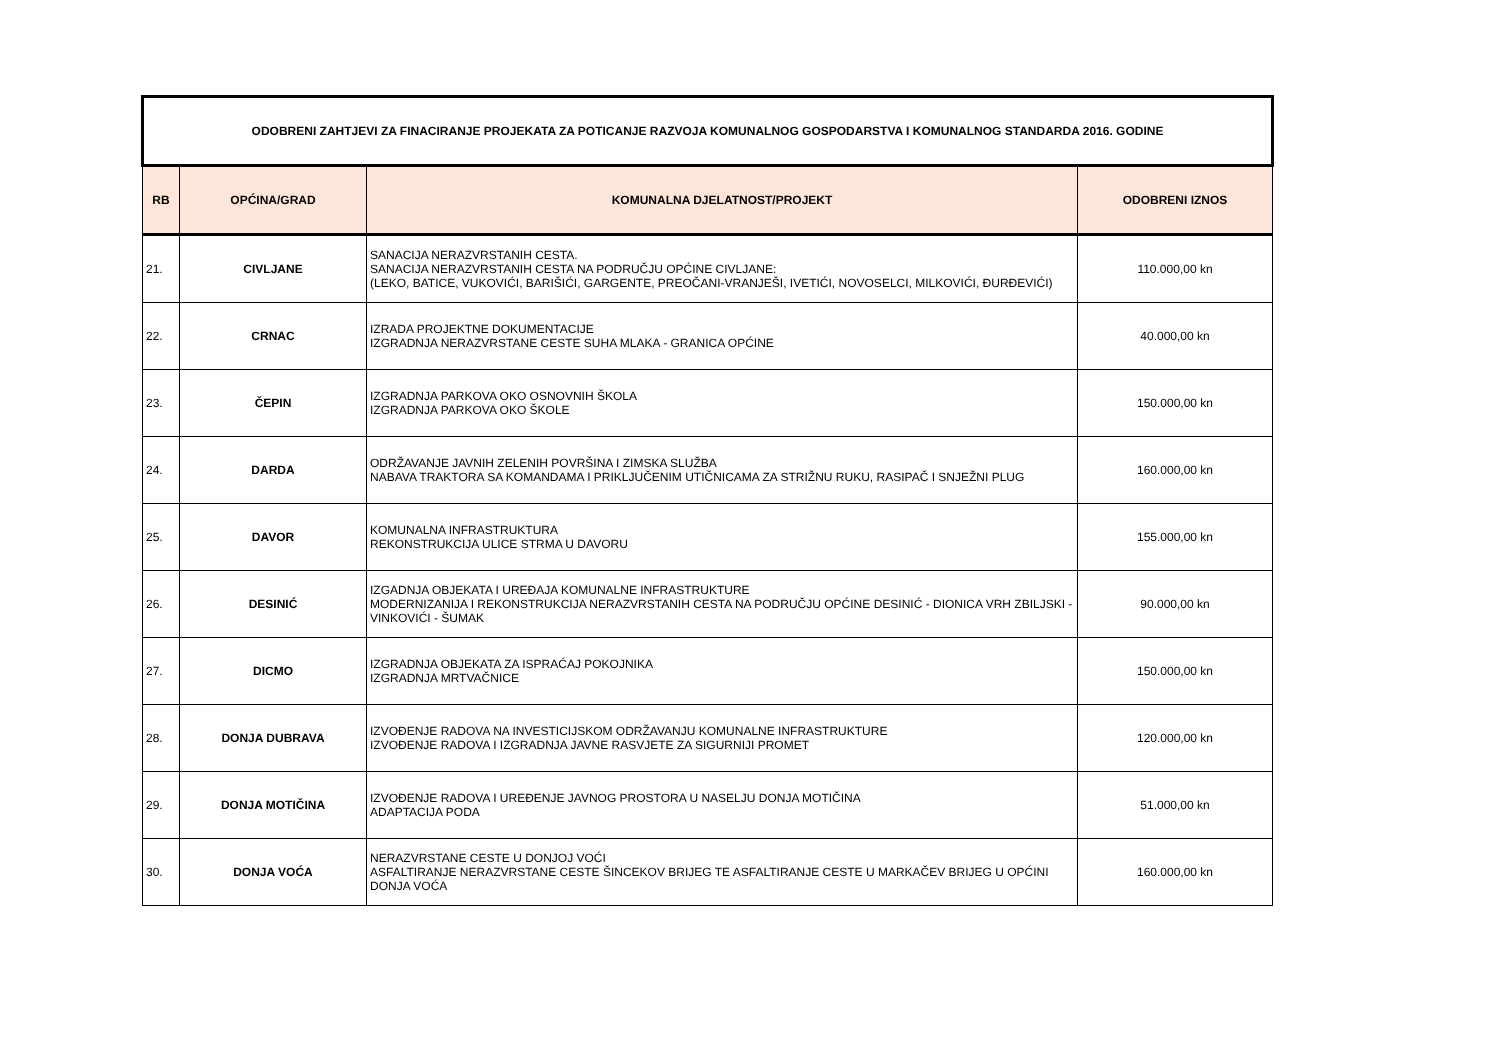| ODOBRENI ZAHTJEVI ZA FINACIRANJE PROJEKATA ZA POTICANJE RAZVOJA KOMUNALNOG GOSPODARSTVA I KOMUNALNOG STANDARDA 2016. GODINE | | | |
| RB | OPĆINA/GRAD | KOMUNALNA DJELATNOST/PROJEKT | ODOBRENI IZNOS |
| 21. | CIVLJANE | SANACIJA NERAZVRSTANIH CESTA. SANACIJA NERAZVRSTANIH CESTA NA PODRUČJU OPĆINE CIVLJANE: (LEKO, BATICE, VUKOVIĆI, BARIŠIĆI, GARGENTE, PREOČANI-VRANJEŠI, IVETIĆI, NOVOSELCI, MILKOVIĆI, ĐURĐEVIĆI) | 110.000,00 kn |
| 22. | CRNAC | IZRADA PROJEKTNE DOKUMENTACIJE IZGRADNJA NERAZVRSTANE CESTE SUHA MLAKA - GRANICA OPĆINE | 40.000,00 kn |
| 23. | ČEPIN | IZGRADNJA PARKOVA OKO OSNOVNIH ŠKOLA IZGRADNJA PARKOVA OKO ŠKOLE | 150.000,00 kn |
| 24. | DARDA | ODRŽAVANJE JAVNIH ZELENIH POVRŠINA I ZIMSKA SLUŽBA NABAVA TRAKTORA SA KOMANDAMA I PRIKLJUČENIM UTIČNICAMA ZA STRIŽNU RUKU, RASIPAČ I SNJEŽNI PLUG | 160.000,00 kn |
| 25. | DAVOR | KOMUNALNA INFRASTRUKTURA REKONSTRUKCIJA ULICE STRMA U DAVORU | 155.000,00 kn |
| 26. | DESINIĆ | IZGADNJA OBJEKATA I UREĐAJA KOMUNALNE INFRASTRUKTURE MODERNIZANIJA I REKONSTRUKCIJA NERAZVRSTANIH CESTA NA PODRUČJU OPĆINE DESINIĆ - DIONICA VRH ZBILJSKI - VINKOVIĆI - ŠUMAK | 90.000,00 kn |
| 27. | DICMO | IZGRADNJA OBJEKATA ZA ISPRAĆAJ POKOJNIKA IZGRADNJA MRTVAČNICE | 150.000,00 kn |
| 28. | DONJA DUBRAVA | IZVOĐENJE RADOVA NA INVESTICIJSKOM ODRŽAVANJU KOMUNALNE INFRASTRUKTURE IZVOĐENJE RADOVA I IZGRADNJA JAVNE RASVJETE ZA SIGURNIJI PROMET | 120.000,00 kn |
| 29. | DONJA MOTIČINA | IZVOĐENJE RADOVA I UREĐENJE JAVNOG PROSTORA U NASELJU DONJA MOTIČINA ADAPTACIJA PODA | 51.000,00 kn |
| 30. | DONJA VOĆA | NERAZVRSTANE CESTE U DONJOJ VOĆI ASFALTIRANJE NERAZVRSTANE CESTE ŠINCEKOV BRIJEG TE ASFALTIRANJE CESTE U MARKAČEV BRIJEG U OPĆINI DONJA VOĆA | 160.000,00 kn |